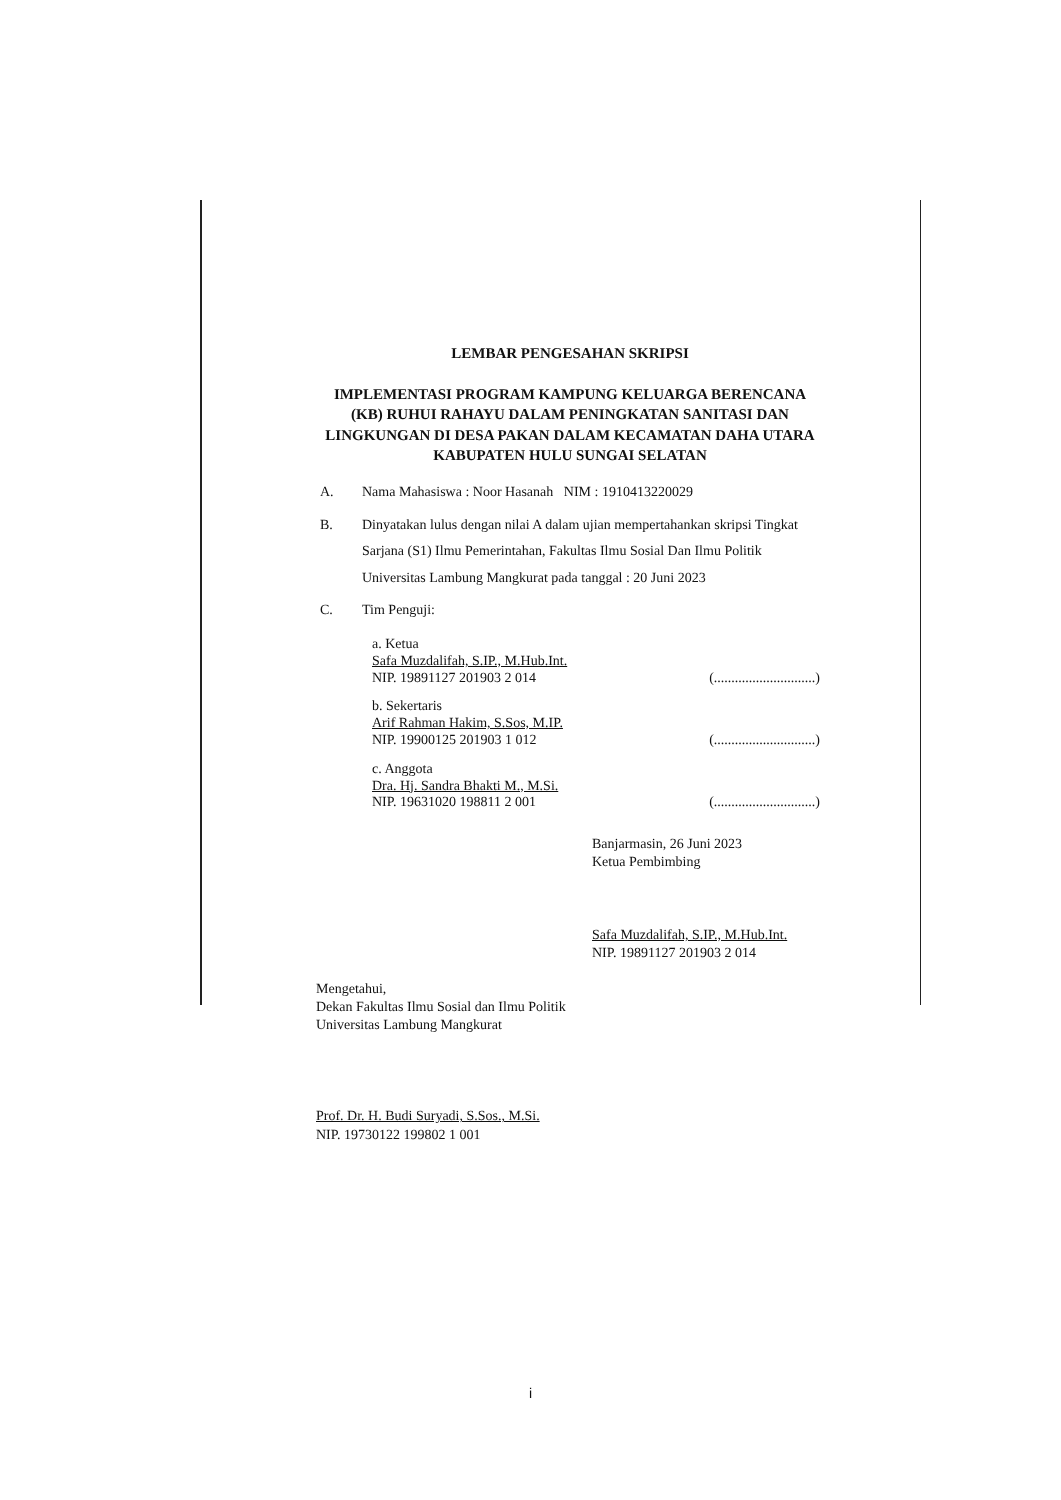LEMBAR PENGESAHAN SKRIPSI
IMPLEMENTASI PROGRAM KAMPUNG KELUARGA BERENCANA (KB) RUHUI RAHAYU DALAM PENINGKATAN SANITASI DAN LINGKUNGAN DI DESA PAKAN DALAM KECAMATAN DAHA UTARA KABUPATEN HULU SUNGAI SELATAN
A. Nama Mahasiswa : Noor Hasanah NIM : 1910413220029
B. Dinyatakan lulus dengan nilai A dalam ujian mempertahankan skripsi Tingkat Sarjana (S1) Ilmu Pemerintahan, Fakultas Ilmu Sosial Dan Ilmu Politik Universitas Lambung Mangkurat pada tanggal : 20 Juni 2023
C. Tim Penguji:
a. Ketua
Safa Muzdalifah, S.IP., M.Hub.Int.
NIP. 19891127 201903 2 014
(.............................)
b. Sekertaris
Arif Rahman Hakim, S.Sos, M.IP.
NIP. 19900125 201903 1 012
(.............................)
c. Anggota
Dra. Hj. Sandra Bhakti M., M.Si.
NIP. 19631020 198811 2 001
(.............................)
Banjarmasin, 26 Juni 2023
Ketua Pembimbing
Safa Muzdalifah, S.IP., M.Hub.Int.
NIP. 19891127 201903 2 014
Mengetahui,
Dekan Fakultas Ilmu Sosial dan Ilmu Politik
Universitas Lambung Mangkurat
Prof. Dr. H. Budi Suryadi, S.Sos., M.Si.
NIP. 19730122 199802 1 001
i